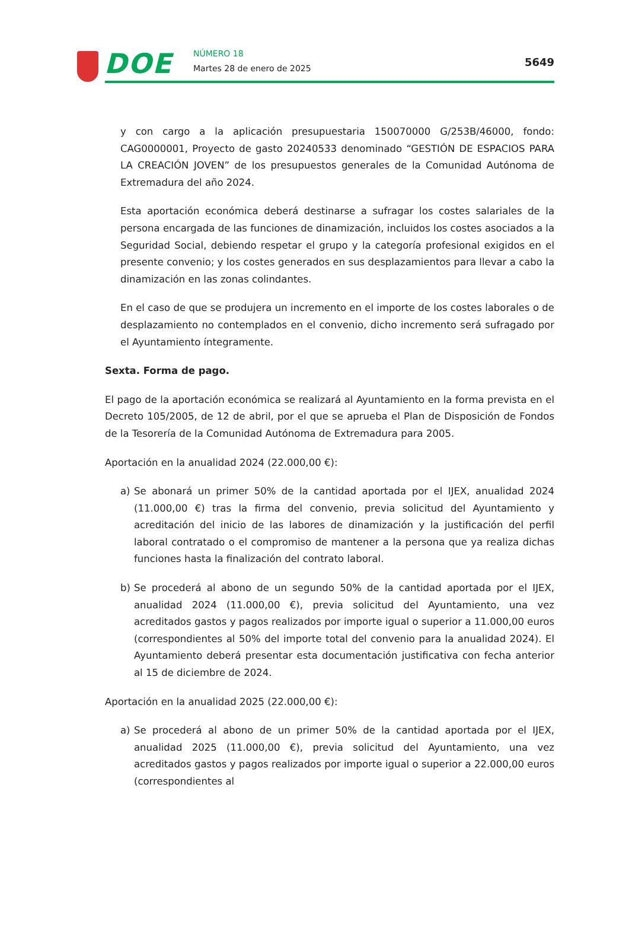DOE NÚMERO 18
Martes 28 de enero de 2025 5649
y con cargo a la aplicación presupuestaria 150070000 G/253B/46000, fondo: CAG0000001, Proyecto de gasto 20240533 denominado “GESTIÓN DE ESPACIOS PARA LA CREACIÓN JOVEN” de los presupuestos generales de la Comunidad Autónoma de Extremadura del año 2024.
Esta aportación económica deberá destinarse a sufragar los costes salariales de la persona encargada de las funciones de dinamización, incluidos los costes asociados a la Seguridad Social, debiendo respetar el grupo y la categoría profesional exigidos en el presente convenio; y los costes generados en sus desplazamientos para llevar a cabo la dinamización en las zonas colindantes.
En el caso de que se produjera un incremento en el importe de los costes laborales o de desplazamiento no contemplados en el convenio, dicho incremento será sufragado por el Ayuntamiento íntegramente.
Sexta. Forma de pago.
El pago de la aportación económica se realizará al Ayuntamiento en la forma prevista en el Decreto 105/2005, de 12 de abril, por el que se aprueba el Plan de Disposición de Fondos de la Tesorería de la Comunidad Autónoma de Extremadura para 2005.
Aportación en la anualidad 2024 (22.000,00 €):
a) Se abonará un primer 50% de la cantidad aportada por el IJEX, anualidad 2024 (11.000,00 €) tras la firma del convenio, previa solicitud del Ayuntamiento y acreditación del inicio de las labores de dinamización y la justificación del perfil laboral contratado o el compromiso de mantener a la persona que ya realiza dichas funciones hasta la finalización del contrato laboral.
b) Se procederá al abono de un segundo 50% de la cantidad aportada por el IJEX, anualidad 2024 (11.000,00 €), previa solicitud del Ayuntamiento, una vez acreditados gastos y pagos realizados por importe igual o superior a 11.000,00 euros (correspondientes al 50% del importe total del convenio para la anualidad 2024). El Ayuntamiento deberá presentar esta documentación justificativa con fecha anterior al 15 de diciembre de 2024.
Aportación en la anualidad 2025 (22.000,00 €):
a) Se procederá al abono de un primer 50% de la cantidad aportada por el IJEX, anualidad 2025 (11.000,00 €), previa solicitud del Ayuntamiento, una vez acreditados gastos y pagos realizados por importe igual o superior a 22.000,00 euros (correspondientes al